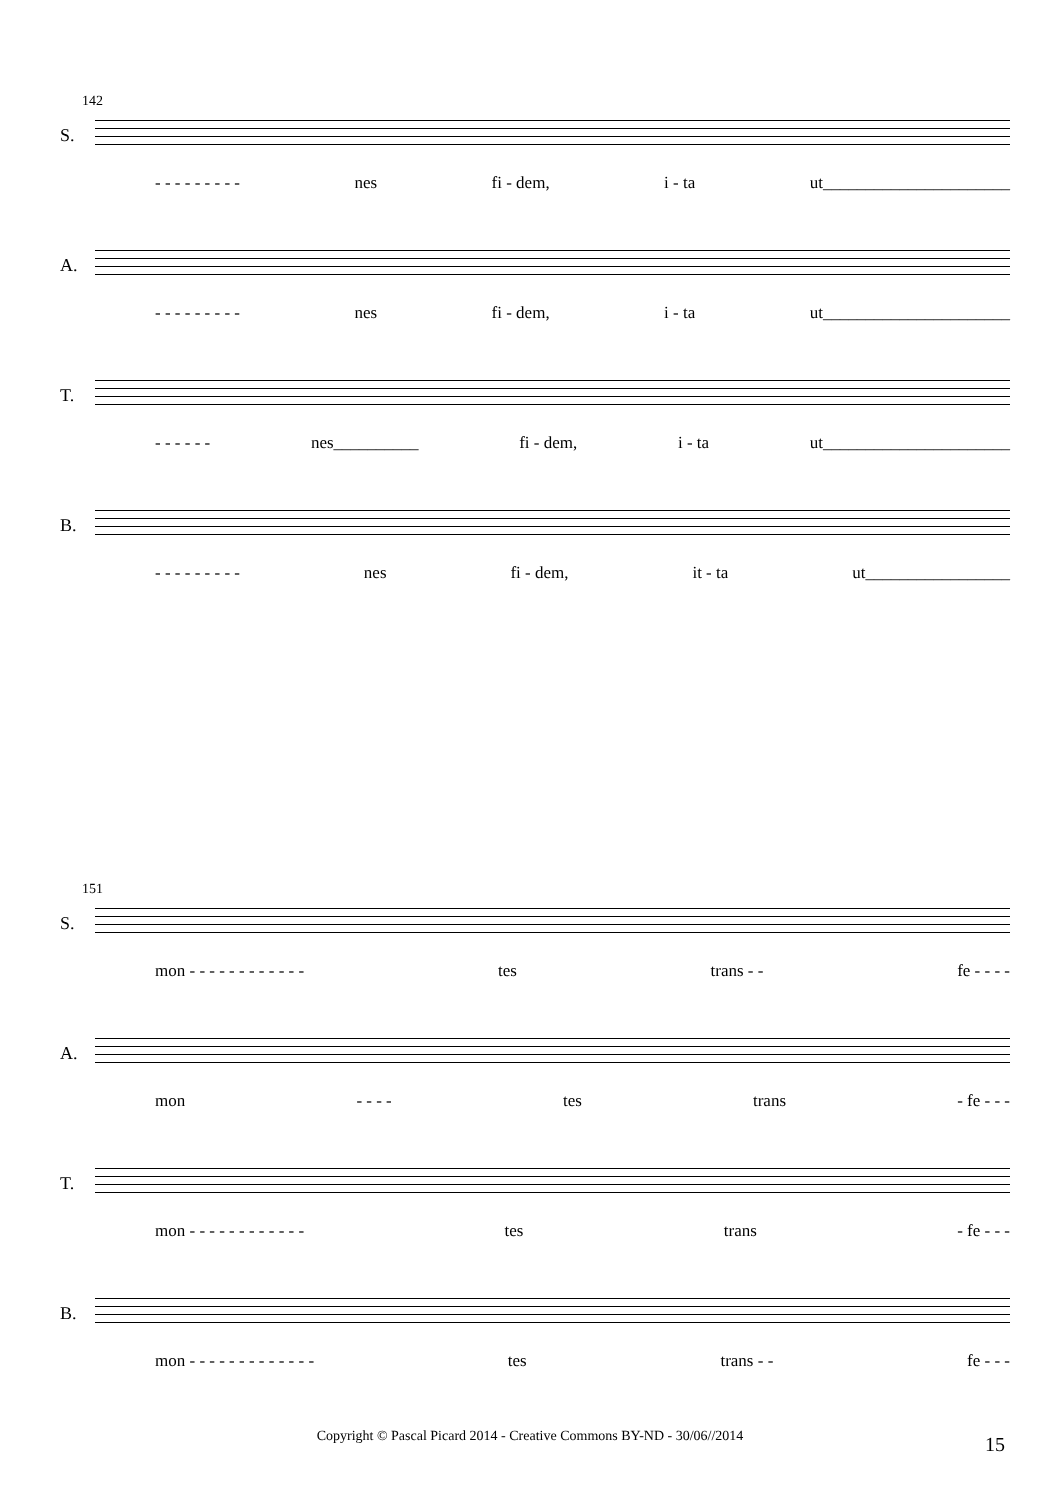142
S.
- - - - - - - - - nes fi - dem, i - ta ut______________________
A.
- - - - - - - - - nes fi - dem, i - ta ut______________________
T.
- - - - - - nes__________ fi - dem, i - ta ut______________________
B.
- - - - - - - - - nes fi - dem, it - ta ut_________________
151
S.
mon - - - - - - - - - - - - tes trans - - fe - - - -
A.
mon - - - - tes trans - fe - - -
T.
mon - - - - - - - - - - - - tes trans - fe - - -
B.
mon - - - - - - - - - - - - - tes trans - - fe - - -
Copyright © Pascal Picard 2014 - Creative Commons BY-ND - 30/06//2014 15